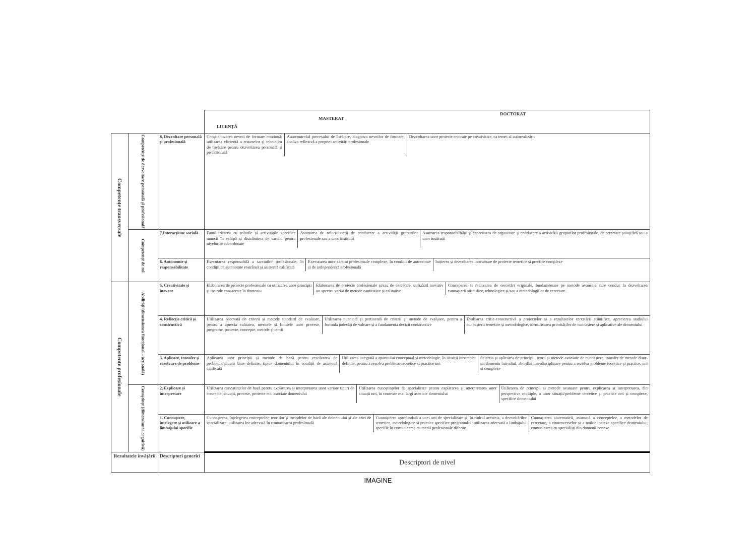| | | | DOCTORAT MASTERAT LICENȚĂ |
| Competențe transversale | Competențe de dezvoltare personală și profesională | 8. Dezvoltare personală și profesională | Conștientizarea nevoii de formare continuă; utilizarea eficientă a resurselor și tehnicilor de învățare pentru dezvoltarea personală și profesională Autocontrolul procesului de învățare, diagnoza nevoilor de formare, analiza reflexivă a propriei activități profesionale Dezvoltarea unor proiecte centrate pe creativitate, ca temei al autorealizării |
| | Competențe de rol | 7.Interacțiune socială | Familiarizarea cu rolurile și activitățile specifice muncii în echipă și distribuirea de sarcini pentru nivelurile subordonate Asumarea de roluri/funcții de conducere a activității grupurilor profesionale sau a unor instituții Asumarea responsabilității și capacitatea de organizare și conducere a activității grupurilor profesionale, de cercetare științifică sau a unor instituții |
| | | 6. Autonomie și responsabilitate | Executarea responsabilă a sarcinilor profesionale, în condiții de autonomie restrânsă și asistență calificată Executarea unor sarcini profesionale complexe, în condiții de autonomie și de independență profesională Inițierea și dezvoltarea inovatoare de proiecte teoretice și practice complexe |
| Competențe profesionale | Abilități (dimensiunea funcțional – acțională) | 5. Creativitate și inovare | Elaborarea de proiecte profesionale cu utilizarea unor principii și metode consacrate în domeniu Elaborarea de proiecte profesionale și/sau de cercetare, utilizând inovativ un spectru variat de metode cantitative și calitative Conceperea și realizarea de cercetări originale, fundamentate pe metode avansate care conduc la dezvoltarea cunoașterii științifice, tehnologice și/sau a metodologiilor de cercetare |
| | | 4. Reflecție critică și constructivă | Utilizarea adecvată de criterii și metode standard de evaluare, pentru a aprecia calitatea, meritele și limitele unor procese, programe, proiecte, concepte, metode și teorii Utilizarea nuanțată și pertinentă de criterii și metode de evaluare, pentru a formula judecăți de valoare și a fundamenta decizii constructive Evaluarea critic-constructivă a proiectelor și a rezultatelor cercetării științifice, aprecierea stadiului cunoașterii teoretice și metodologice, identificarea priorităților de cunoaștere și aplicative ale domeniului |
| | | 3. Aplicare, transfer și rezolvare de probleme | Aplicarea unor principii și metode de bază pentru rezolvarea de probleme/situații bine definite, tipice domeniului în condiții de asistență calificată Utilizarea integrată a aparatului conceptual și metodologic, în situații incomplet definite, pentru a rezolva probleme teoretice și practice noi Selecția și aplicarea de principii, teorii și metode avansate de cunoaștere, transfer de metode dintr-un domeniu într-altul, abordări interdisciplinare pentru a rezolva probleme teoretice și practice, noi și complexe |
| | Cunoștințe (dimensiunea cognitivă) | 2. Explicare și interpretare | Utilizarea cunoștințelor de bază pentru explicarea și interpretarea unor variate tipuri de concepte, situații, procese, proiecte etc. asociate domeniului Utilizarea cunoștințelor de specialitate pentru explicarea și interpretarea unor situații noi, în contexte mai largi asociate domeniului Utilizarea de principii și metode avansate pentru explicarea și interpretarea, din perspective multiple, a unor situații/probleme teoretice și practice noi și complexe, specifice domeniului |
| | | 1. Cunoaștere, înțelegere și utilizare a limbajului specific | Cunoașterea, înțelegerea conceptelor, teoriilor și metodelor de bază ale domeniului și ale ariei de specializare; utilizarea lor adecvată în comunicarea profesională Cunoașterea aprofundată a unei arii de specializare și, în cadrul acesteia, a dezvoltărilor teoretice, metodologice și practice specifice programului; utilizarea adecvată a limbajului specific în comunicarea cu medii profesionale diferite Cunoașterea sistematică, avansată a conceptelor, a metodelor de cercetare, a controverselor și a noilor ipoteze specifice domeniului; comunicarea cu specialiști din domenii conexe |
| Rezultatele învățării | | Descriptori generici | Descriptori de nivel |
IMAGINE